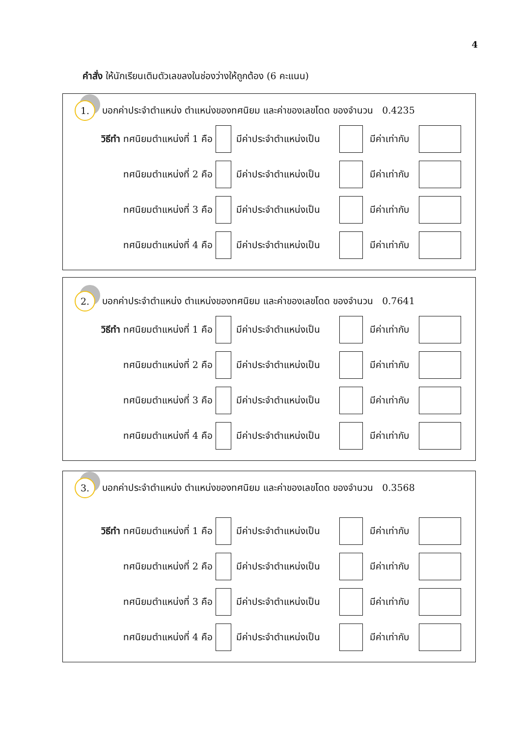4
คำสั่ง ให้นักเรียนเติมตัวเลขลงในช่องว่างให้ถูกต้อง (6 คะแนน)
1.
บอกค่าประจำตำแหน่ง ตำแหน่งของทศนิยม และค่าของเลขโดด ของจำนวน 0.4235
วิธีทำ ทศนิยมตำแหน่งที่ 1 คือ
มีค่าประจำตำแหน่งเป็น
มีค่าเท่ากับ
ทศนิยมตำแหน่งที่ 2 คือ
มีค่าประจำตำแหน่งเป็น
มีค่าเท่ากับ
ทศนิยมตำแหน่งที่ 3 คือ
มีค่าประจำตำแหน่งเป็น
มีค่าเท่ากับ
ทศนิยมตำแหน่งที่ 4 คือ
มีค่าประจำตำแหน่งเป็น
มีค่าเท่ากับ
2.
บอกค่าประจำตำแหน่ง ตำแหน่งของทศนิยม และค่าของเลขโดด ของจำนวน 0.7641
วิธีทำ ทศนิยมตำแหน่งที่ 1 คือ
มีค่าประจำตำแหน่งเป็น
มีค่าเท่ากับ
ทศนิยมตำแหน่งที่ 2 คือ
มีค่าประจำตำแหน่งเป็น
มีค่าเท่ากับ
ทศนิยมตำแหน่งที่ 3 คือ
มีค่าประจำตำแหน่งเป็น
มีค่าเท่ากับ
ทศนิยมตำแหน่งที่ 4 คือ
มีค่าประจำตำแหน่งเป็น
มีค่าเท่ากับ
3.
บอกค่าประจำตำแหน่ง ตำแหน่งของทศนิยม และค่าของเลขโดด ของจำนวน 0.3568
วิธีทำ ทศนิยมตำแหน่งที่ 1 คือ
มีค่าประจำตำแหน่งเป็น
มีค่าเท่ากับ
ทศนิยมตำแหน่งที่ 2 คือ
มีค่าประจำตำแหน่งเป็น
มีค่าเท่ากับ
ทศนิยมตำแหน่งที่ 3 คือ
มีค่าประจำตำแหน่งเป็น
มีค่าเท่ากับ
ทศนิยมตำแหน่งที่ 4 คือ
มีค่าประจำตำแหน่งเป็น
มีค่าเท่ากับ